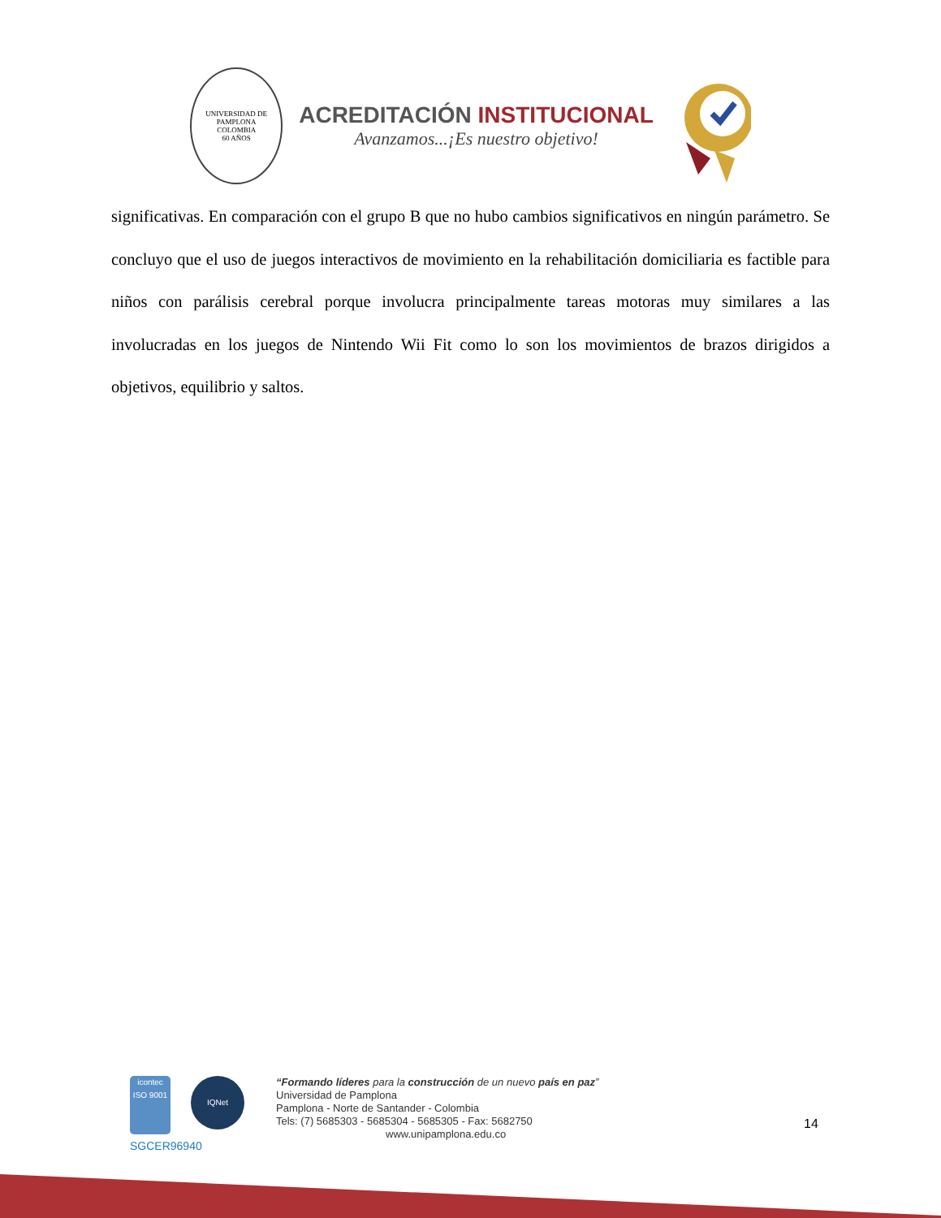UNIVERSIDAD DE PAMPLONA
COLOMBIA
60 AÑOS
ACREDITACIÓN INSTITUCIONAL
Avanzamos...¡Es nuestro objetivo!
significativas. En comparación con el grupo B que no hubo cambios significativos en ningún parámetro. Se concluyo que el uso de juegos interactivos de movimiento en la rehabilitación domiciliaria es factible para niños con parálisis cerebral porque involucra principalmente tareas motoras muy similares a las involucradas en los juegos de Nintendo Wii Fit como lo son los movimientos de brazos dirigidos a objetivos, equilibrio y saltos.
icontec
ISO 9001
IQNet
SGCER96940
“Formando líderes para la construcción de un nuevo país en paz”
Universidad de Pamplona
Pamplona - Norte de Santander - Colombia
Tels: (7) 5685303 - 5685304 - 5685305 - Fax: 5682750
www.unipamplona.edu.co
14